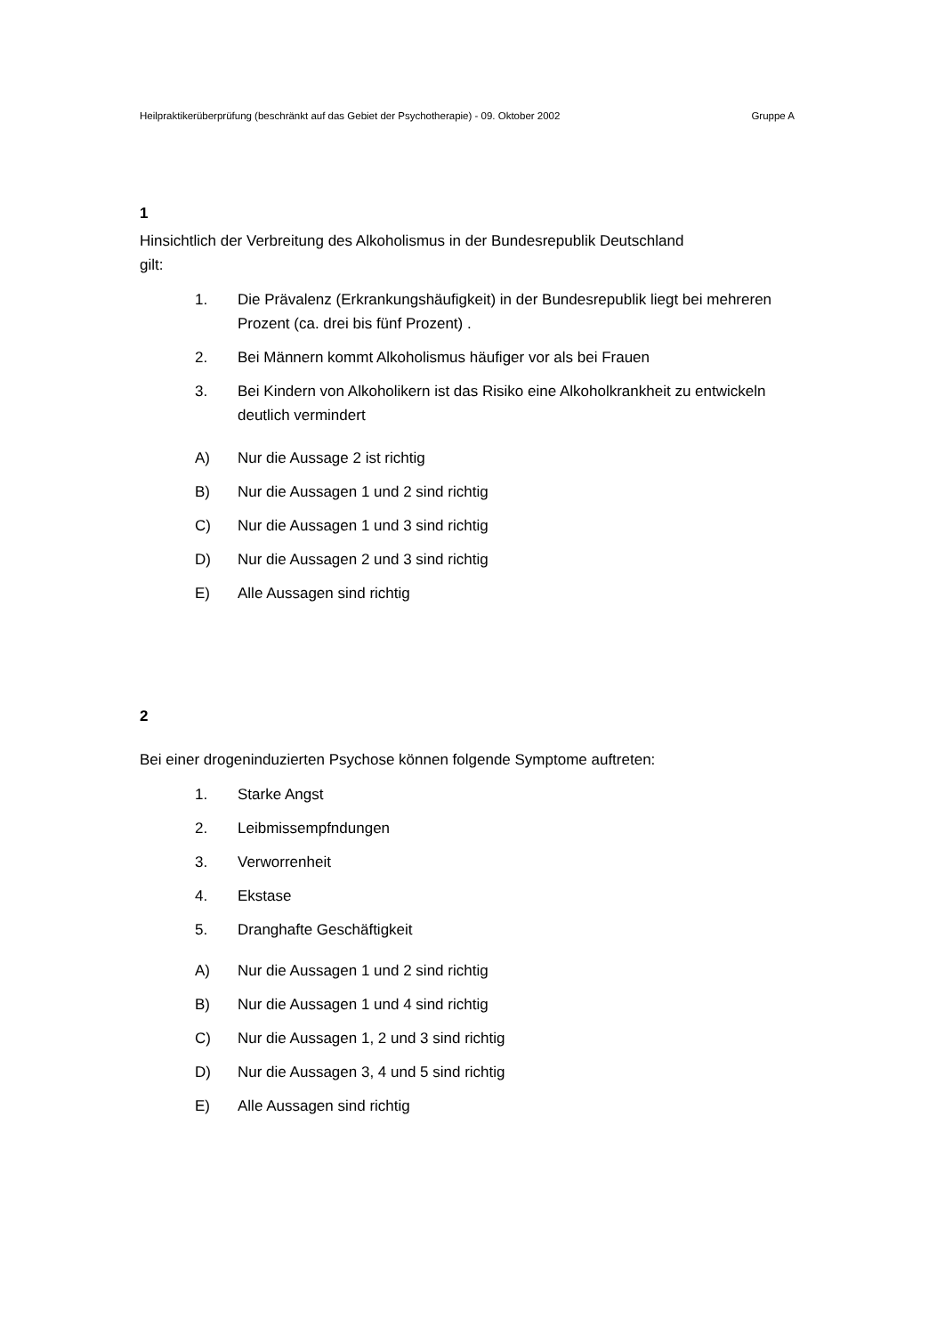Heilpraktikerüberprüfung (beschränkt auf das Gebiet der Psychotherapie) - 09. Oktober 2002 Gruppe A
1
Hinsichtlich der Verbreitung des Alkoholismus in der Bundesrepublik Deutschland
gilt:
1. Die Prävalenz (Erkrankungshäufigkeit) in der Bundesrepublik liegt bei mehreren Prozent (ca. drei bis fünf Prozent) .
2. Bei Männern kommt Alkoholismus häufiger vor als bei Frauen
3. Bei Kindern von Alkoholikern ist das Risiko eine Alkoholkrankheit zu entwickeln deutlich vermindert
A) Nur die Aussage 2 ist richtig
B) Nur die Aussagen 1 und 2 sind richtig
C) Nur die Aussagen 1 und 3 sind richtig
D) Nur die Aussagen 2 und 3 sind richtig
E) Alle Aussagen sind richtig
2
Bei einer drogeninduzierten Psychose können folgende Symptome auftreten:
1. Starke Angst
2. Leibmissempfndungen
3. Verworrenheit
4. Ekstase
5. Dranghafte Geschäftigkeit
A) Nur die Aussagen 1 und 2 sind richtig
B) Nur die Aussagen 1 und 4 sind richtig
C) Nur die Aussagen 1, 2 und 3 sind richtig
D) Nur die Aussagen 3, 4 und 5 sind richtig
E) Alle Aussagen sind richtig